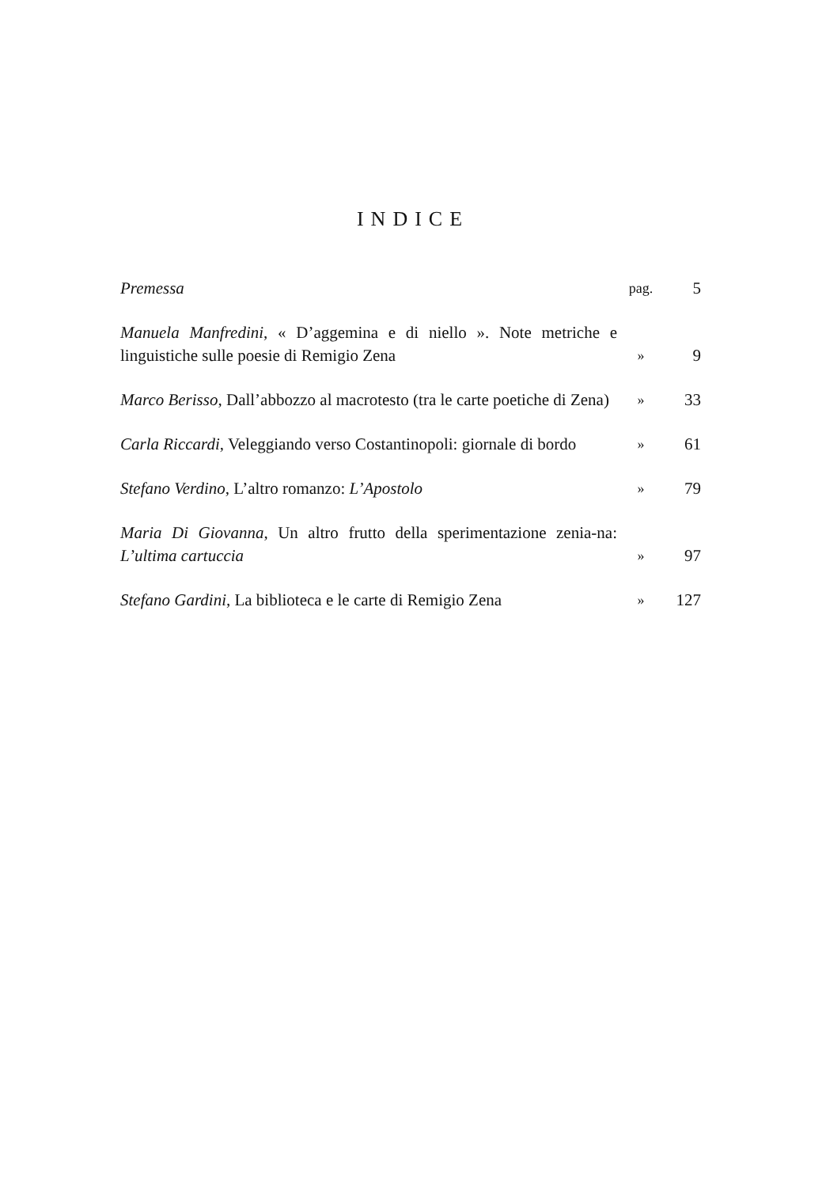INDICE
| Premessa | pag. | 5 |
| Manuela Manfredini , « D’aggemina e di niello ». Note metriche e linguistiche sulle poesie di Remigio Zena | » | 9 |
| Marco Berisso , Dall’abbozzo al macrotesto (tra le carte poetiche di Zena) | » | 33 |
| Carla Riccardi , Veleggiando verso Costantinopoli: giornale di bordo | » | 61 |
| Stefano Verdino , L’altro romanzo: L’Apostolo | » | 79 |
| Maria Di Giovanna , Un altro frutto della sperimentazione zenia-na: L’ultima cartuccia | » | 97 |
| Stefano Gardini , La biblioteca e le carte di Remigio Zena | » | 127 |